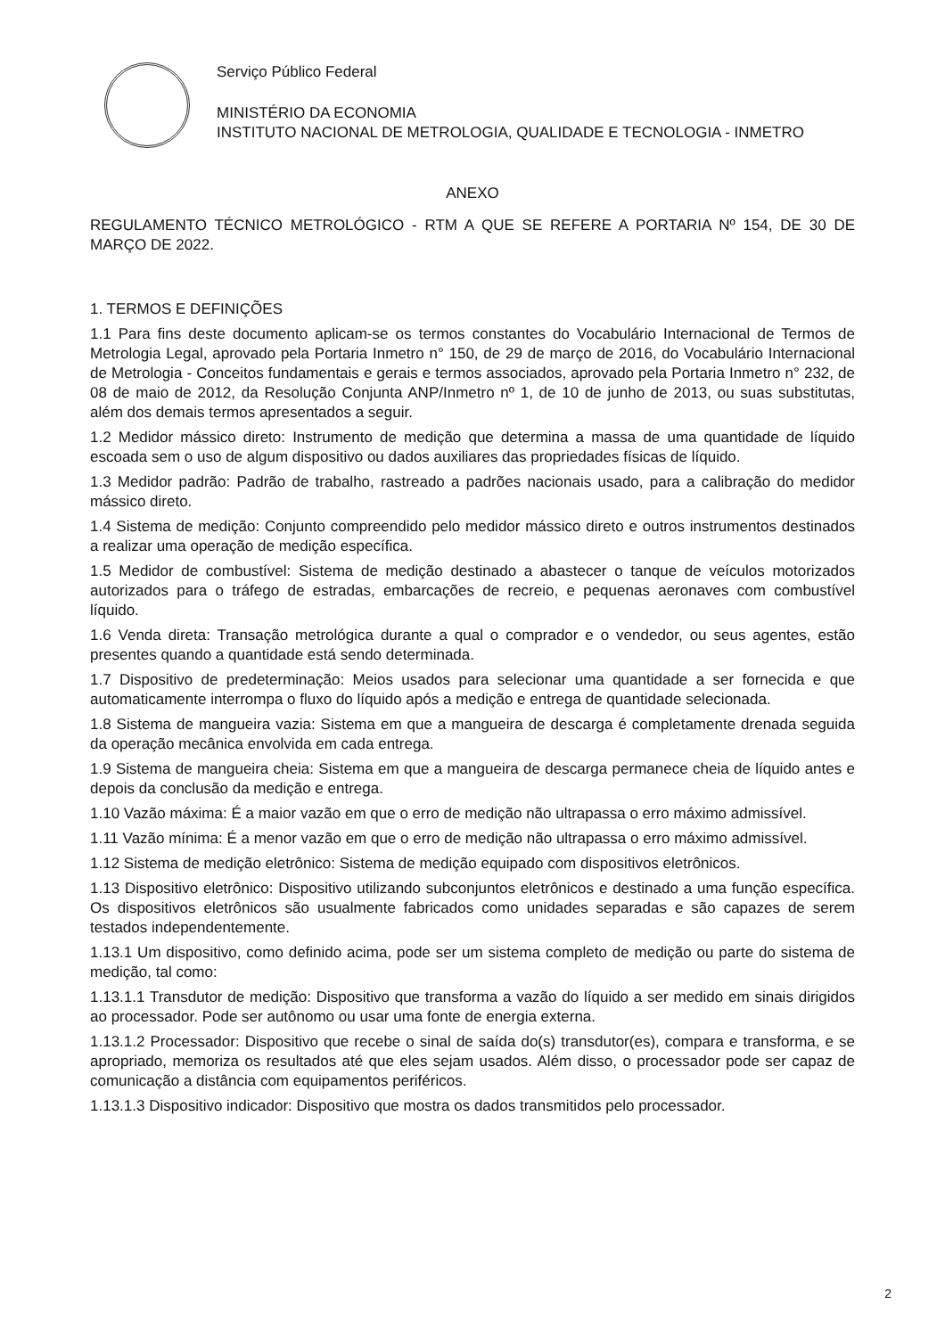Serviço Público Federal
MINISTÉRIO DA ECONOMIA
INSTITUTO NACIONAL DE METROLOGIA, QUALIDADE E TECNOLOGIA - INMETRO
ANEXO
REGULAMENTO TÉCNICO METROLÓGICO - RTM A QUE SE REFERE A PORTARIA Nº 154, DE 30 DE MARÇO DE 2022.
1. TERMOS E DEFINIÇÕES
1.1 Para fins deste documento aplicam-se os termos constantes do Vocabulário Internacional de Termos de Metrologia Legal, aprovado pela Portaria Inmetro n° 150, de 29 de março de 2016, do Vocabulário Internacional de Metrologia - Conceitos fundamentais e gerais e termos associados, aprovado pela Portaria Inmetro n° 232, de 08 de maio de 2012, da Resolução Conjunta ANP/Inmetro nº 1, de 10 de junho de 2013, ou suas substitutas, além dos demais termos apresentados a seguir.
1.2 Medidor mássico direto: Instrumento de medição que determina a massa de uma quantidade de líquido escoada sem o uso de algum dispositivo ou dados auxiliares das propriedades físicas de líquido.
1.3 Medidor padrão: Padrão de trabalho, rastreado a padrões nacionais usado, para a calibração do medidor mássico direto.
1.4 Sistema de medição: Conjunto compreendido pelo medidor mássico direto e outros instrumentos destinados a realizar uma operação de medição específica.
1.5 Medidor de combustível: Sistema de medição destinado a abastecer o tanque de veículos motorizados autorizados para o tráfego de estradas, embarcações de recreio, e pequenas aeronaves com combustível líquido.
1.6 Venda direta: Transação metrológica durante a qual o comprador e o vendedor, ou seus agentes, estão presentes quando a quantidade está sendo determinada.
1.7 Dispositivo de predeterminação: Meios usados para selecionar uma quantidade a ser fornecida e que automaticamente interrompa o fluxo do líquido após a medição e entrega de quantidade selecionada.
1.8 Sistema de mangueira vazia: Sistema em que a mangueira de descarga é completamente drenada seguida da operação mecânica envolvida em cada entrega.
1.9 Sistema de mangueira cheia: Sistema em que a mangueira de descarga permanece cheia de líquido antes e depois da conclusão da medição e entrega.
1.10 Vazão máxima: É a maior vazão em que o erro de medição não ultrapassa o erro máximo admissível.
1.11 Vazão mínima: É a menor vazão em que o erro de medição não ultrapassa o erro máximo admissível.
1.12 Sistema de medição eletrônico: Sistema de medição equipado com dispositivos eletrônicos.
1.13 Dispositivo eletrônico: Dispositivo utilizando subconjuntos eletrônicos e destinado a uma função específica. Os dispositivos eletrônicos são usualmente fabricados como unidades separadas e são capazes de serem testados independentemente.
1.13.1 Um dispositivo, como definido acima, pode ser um sistema completo de medição ou parte do sistema de medição, tal como:
1.13.1.1 Transdutor de medição: Dispositivo que transforma a vazão do líquido a ser medido em sinais dirigidos ao processador. Pode ser autônomo ou usar uma fonte de energia externa.
1.13.1.2 Processador: Dispositivo que recebe o sinal de saída do(s) transdutor(es), compara e transforma, e se apropriado, memoriza os resultados até que eles sejam usados. Além disso, o processador pode ser capaz de comunicação a distância com equipamentos periféricos.
1.13.1.3 Dispositivo indicador: Dispositivo que mostra os dados transmitidos pelo processador.
2